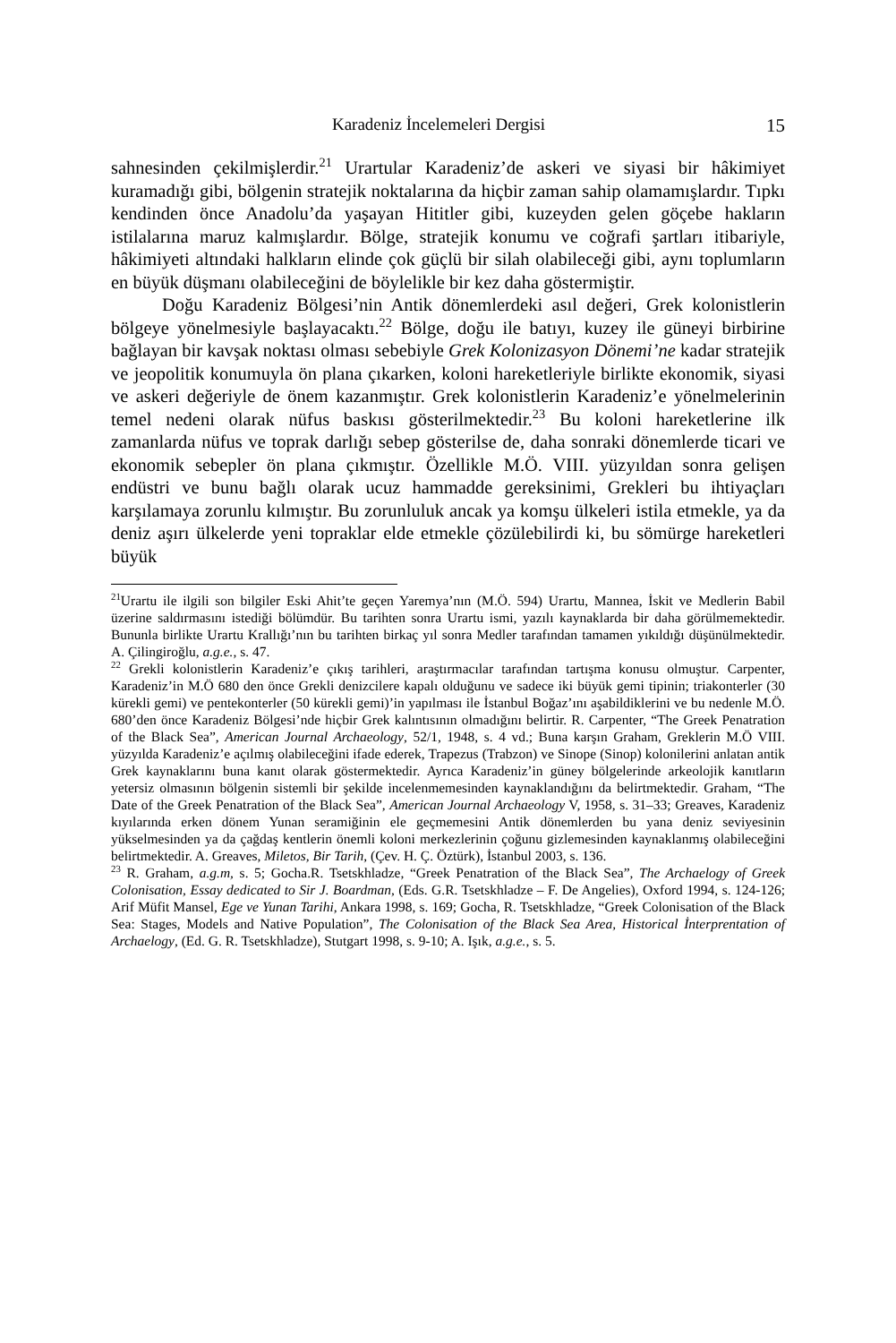Karadeniz İncelemeleri Dergisi 15
sahnesinden çekilmişlerdir.<sup>21</sup> Urartular Karadeniz’de askeri ve siyasi bir hâkimiyet kuramadığı gibi, bölgenin stratejik noktalarına da hiçbir zaman sahip olamamışlardır. Tıpkı kendinden önce Anadolu’da yaşayan Hititler gibi, kuzeyden gelen göçebe hakların istilalarına maruz kalmışlardır. Bölge, stratejik konumu ve coğrafi şartları itibariyle, hâkimiyeti altındaki halkların elinde çok güçlü bir silah olabileceği gibi, aynı toplumların en büyük düşmanı olabileceğini de böylelikle bir kez daha göstermiştir.
Doğu Karadeniz Bölgesi’nin Antik dönemlerdeki asıl değeri, Grek kolonistlerin bölgeye yönelmesiyle başlayacaktı.<sup>22</sup> Bölge, doğu ile batıyı, kuzey ile güneyi birbirine bağlayan bir kavşak noktası olması sebebiyle Grek Kolonizasyon Dönemi’ne kadar stratejik ve jeopolitik konumuyla ön plana çıkarken, koloni hareketleriyle birlikte ekonomik, siyasi ve askeri değeriyle de önem kazanmıştır. Grek kolonistlerin Karadeniz’e yönelmelerinin temel nedeni olarak nüfus baskısı gösterilmektedir.<sup>23</sup> Bu koloni hareketlerine ilk zamanlarda nüfus ve toprak darlığı sebep gösterilse de, daha sonraki dönemlerde ticari ve ekonomik sebepler ön plana çıkmıştır. Özellikle M.Ö. VIII. yüzyıldan sonra gelişen endüstri ve bunu bağlı olarak ucuz hammadde gereksinimi, Grekleri bu ihtiyaçları karşılamaya zorunlu kılmıştır. Bu zorunluluk ancak ya komşu ülkeleri istila etmekle, ya da deniz aşırı ülkelerde yeni topraklar elde etmekle çözülebilirdi ki, bu sömürge hareketleri büyük
<sup>21</sup> Urartu ile ilgili son bilgiler Eski Ahit’te geçen Yaremya’nın (M.Ö. 594) Urartu, Mannea, İskit ve Medlerin Babil üzerine saldırmasını istediği bölümdür. Bu tarihten sonra Urartu ismi, yazılı kaynaklarda bir daha görülmemektedir. Bununla birlikte Urartu Krallığı’nın bu tarihten birkaç yıl sonra Medler tarafından tamamen yıkıldığı düşünülmektedir. A. Çilingiroğlu, a.g.e., s. 47.
<sup>22</sup> Grekli kolonistlerin Karadeniz’e çıkış tarihleri, araştırmacılar tarafından tartışma konusu olmuştur. Carpenter, Karadeniz’in M.Ö 680 den önce Grekli denizcilere kapalı olduğunu ve sadece iki büyük gemi tipinin; triakonterler (30 kürekli gemi) ve pentekonterler (50 kürekli gemi)’in yapılması ile İstanbul Boğaz’ını aşabildiklerini ve bu nedenle M.Ö. 680’den önce Karadeniz Bölgesi’nde hiçbir Grek kalıntısının olmadığını belirtir. R. Carpenter, “The Greek Penatration of the Black Sea”, American Journal Archaeology, 52/1, 1948, s. 4 vd.; Buna karşın Graham, Greklerin M.Ö VIII. yüzyılda Karadeniz’e açılmış olabileceğini ifade ederek, Trapezus (Trabzon) ve Sinope (Sinop) kolonilerini anlatan antik Grek kaynaklarını buna kanıt olarak göstermektedir. Ayrıca Karadeniz’in güney bölgelerinde arkeolojik kanıtların yetersiz olmasının bölgenin sistemli bir şekilde incelenmemesinden kaynaklandığını da belirtmektedir. Graham, “The Date of the Greek Penatration of the Black Sea”, American Journal Archaeology V, 1958, s. 31–33; Greaves, Karadeniz kıyılarında erken dönem Yunan seramiğinin ele geçmemesini Antik dönemlerden bu yana deniz seviyesinin yükselmesinden ya da çağdaş kentlerin önemli koloni merkezlerinin çoğunu gizlemesinden kaynaklanmış olabileceğini belirtmektedir. A. Greaves, Miletos, Bir Tarih, (Çev. H. Ç. Öztürk), İstanbul 2003, s. 136.
<sup>23</sup> R. Graham, a.g.m, s. 5; Gocha.R. Tsetskhladze, “Greek Penatration of the Black Sea”, The Archaelogy of Greek Colonisation, Essay dedicated to Sir J. Boardman, (Eds. G.R. Tsetskhladze – F. De Angelies), Oxford 1994, s. 124-126; Arif Müfit Mansel, Ege ve Yunan Tarihi, Ankara 1998, s. 169; Gocha, R. Tsetskhladze, “Greek Colonisation of the Black Sea: Stages, Models and Native Population”, The Colonisation of the Black Sea Area, Historical İnterprentation of Archaelogy, (Ed. G. R. Tsetskhladze), Stutgart 1998, s. 9-10; A. Işık, a.g.e., s. 5.